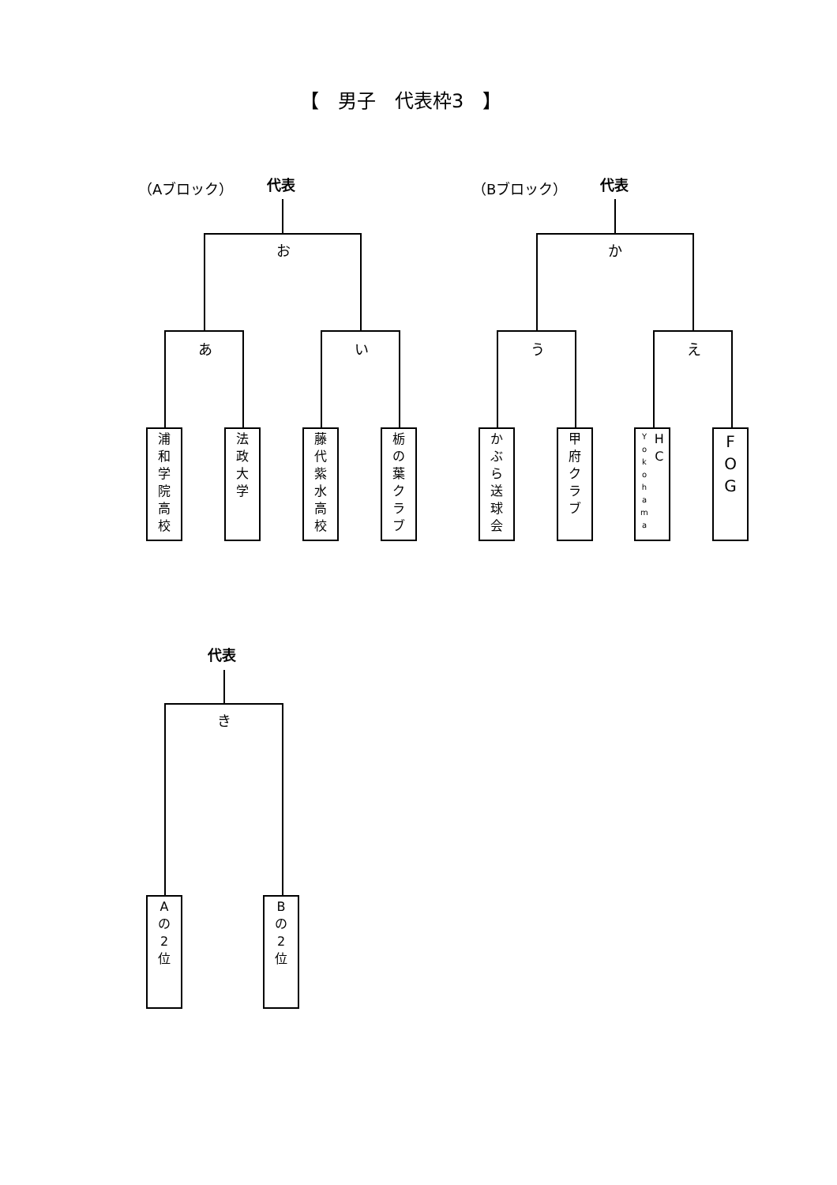【　男子　代表枠3　】
（Aブロック） 代表 （Bブロック） 代表
お
あ い
か
う え
浦
和
学
院
高
校
法
政
大
学
藤
代
紫
水
高
校
栃
の
葉
ク
ラ
ブ
か
ぶ
ら
送
球
会
甲
府
ク
ラ
ブ
Y
o
k
o
h
a
m
a
H
C
F
O
G
代表
き
A
の
2
位
B
の
2
位